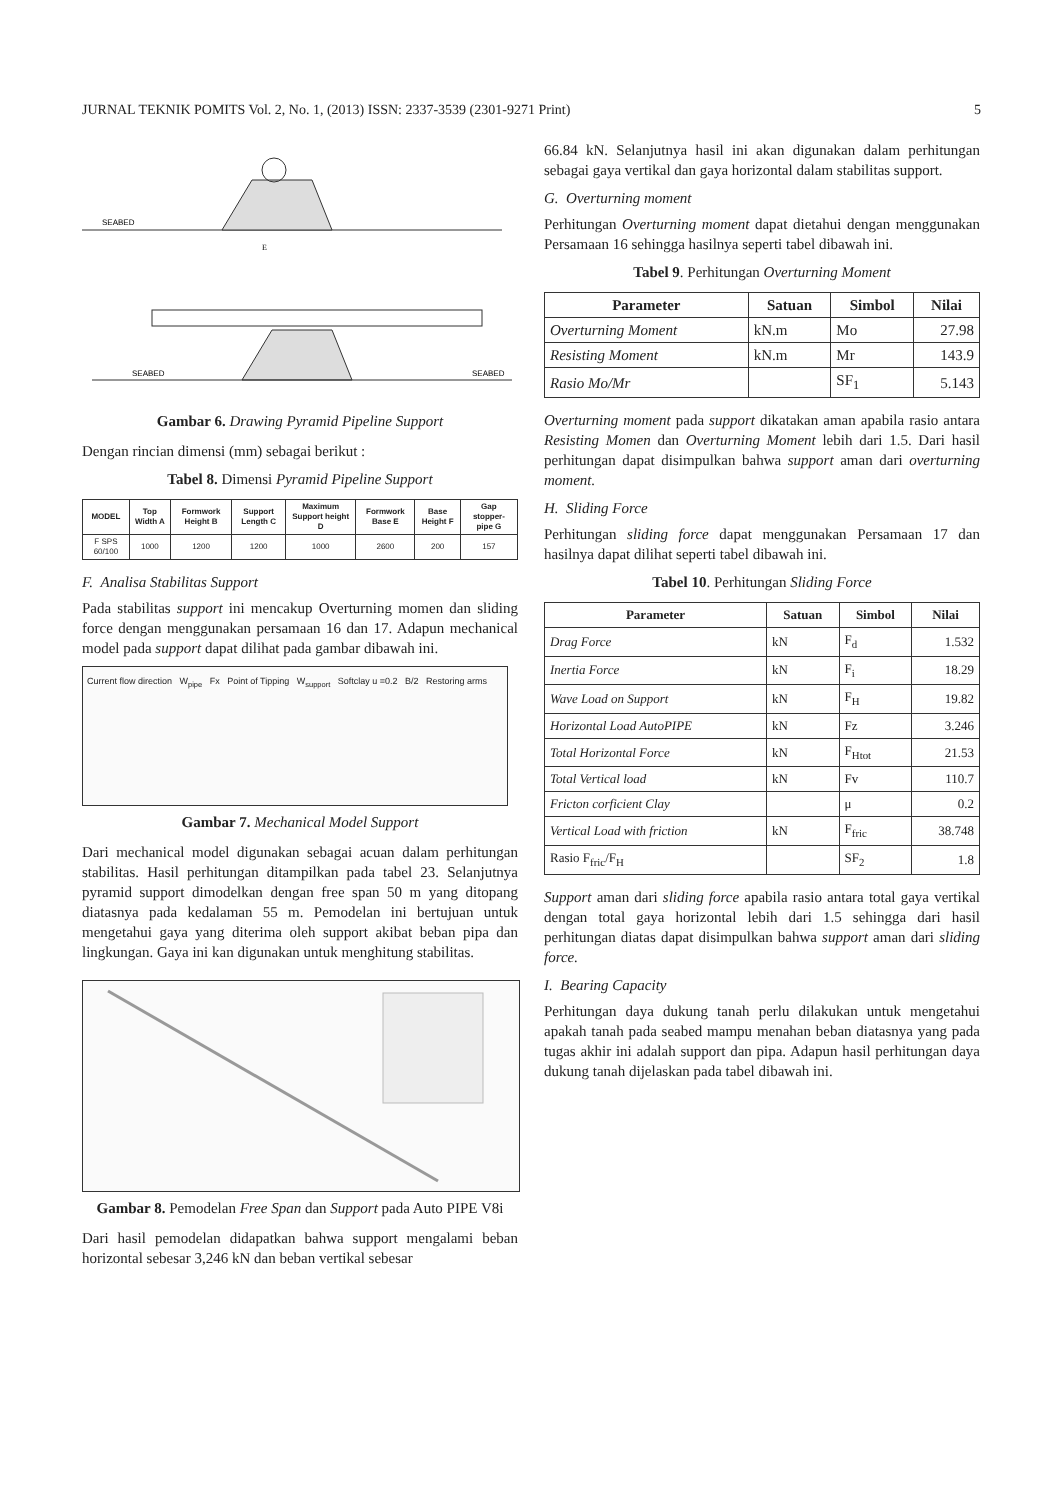JURNAL TEKNIK POMITS Vol. 2, No. 1, (2013) ISSN: 2337-3539 (2301-9271 Print) 5
SEABED
E
SEABED
SEABED
Gambar 6. Drawing Pyramid Pipeline Support
Dengan rincian dimensi (mm) sebagai berikut :
Tabel 8. Dimensi Pyramid Pipeline Support
| MODEL | Top Width A | Formwork Height B | Support Length C | Maximum Support height D | Formwork Base E | Base Height F | Gap stopper-pipe G |
| --- | --- | --- | --- | --- | --- | --- | --- |
| F SPS 60/100 | 1000 | 1200 | 1200 | 1000 | 2600 | 200 | 157 |
F. Analisa Stabilitas Support
Pada stabilitas support ini mencakup Overturning momen dan sliding force dengan menggunakan persamaan 16 dan 17. Adapun mechanical model pada support dapat dilihat pada gambar dibawah ini.
Current flow direction W<sub>pipe</sub> Fx Point of Tipping W<sub>support</sub> Softclay u =0.2 B/2 Restoring arms
Gambar 7. Mechanical Model Support
Dari mechanical model digunakan sebagai acuan dalam perhitungan stabilitas. Hasil perhitungan ditampilkan pada tabel 23. Selanjutnya pyramid support dimodelkan dengan free span 50 m yang ditopang diatasnya pada kedalaman 55 m. Pemodelan ini bertujuan untuk mengetahui gaya yang diterima oleh support akibat beban pipa dan lingkungan. Gaya ini kan digunakan untuk menghitung stabilitas.
Gambar 8. Pemodelan Free Span dan Support pada Auto PIPE V8i
Dari hasil pemodelan didapatkan bahwa support mengalami beban horizontal sebesar 3,246 kN dan beban vertikal sebesar
66.84 kN. Selanjutnya hasil ini akan digunakan dalam perhitungan sebagai gaya vertikal dan gaya horizontal dalam stabilitas support.
G. Overturning moment
Perhitungan Overturning moment dapat dietahui dengan menggunakan Persamaan 16 sehingga hasilnya seperti tabel dibawah ini.
Tabel 9. Perhitungan Overturning Moment
| Parameter | Satuan | Simbol | Nilai |
| --- | --- | --- | --- |
| Overturning Moment | kN.m | Mo | 27.98 |
| Resisting Moment | kN.m | Mr | 143.9 |
| Rasio Mo/Mr | | SF<sub>1</sub> | 5.143 |
Overturning moment pada support dikatakan aman apabila rasio antara Resisting Momen dan Overturning Moment lebih dari 1.5. Dari hasil perhitungan dapat disimpulkan bahwa support aman dari overturning moment.
H. Sliding Force
Perhitungan sliding force dapat menggunakan Persamaan 17 dan hasilnya dapat dilihat seperti tabel dibawah ini.
Tabel 10. Perhitungan Sliding Force
| Parameter | Satuan | Simbol | Nilai |
| --- | --- | --- | --- |
| Drag Force | kN | F<sub>d</sub> | 1.532 |
| Inertia Force | kN | F<sub>i</sub> | 18.29 |
| Wave Load on Support | kN | F<sub>H</sub> | 19.82 |
| Horizontal Load AutoPIPE | kN | Fz | 3.246 |
| Total Horizontal Force | kN | F<sub>Htot</sub> | 21.53 |
| Total Vertical load | kN | Fv | 110.7 |
| Fricton corficient Clay | | μ | 0.2 |
| Vertical Load with friction | kN | F<sub>fric</sub> | 38.748 |
| Rasio F<sub>fric</sub>/F<sub>H</sub> | | SF<sub>2</sub> | 1.8 |
Support aman dari sliding force apabila rasio antara total gaya vertikal dengan total gaya horizontal lebih dari 1.5 sehingga dari hasil perhitungan diatas dapat disimpulkan bahwa support aman dari sliding force.
I. Bearing Capacity
Perhitungan daya dukung tanah perlu dilakukan untuk mengetahui apakah tanah pada seabed mampu menahan beban diatasnya yang pada tugas akhir ini adalah support dan pipa. Adapun hasil perhitungan daya dukung tanah dijelaskan pada tabel dibawah ini.